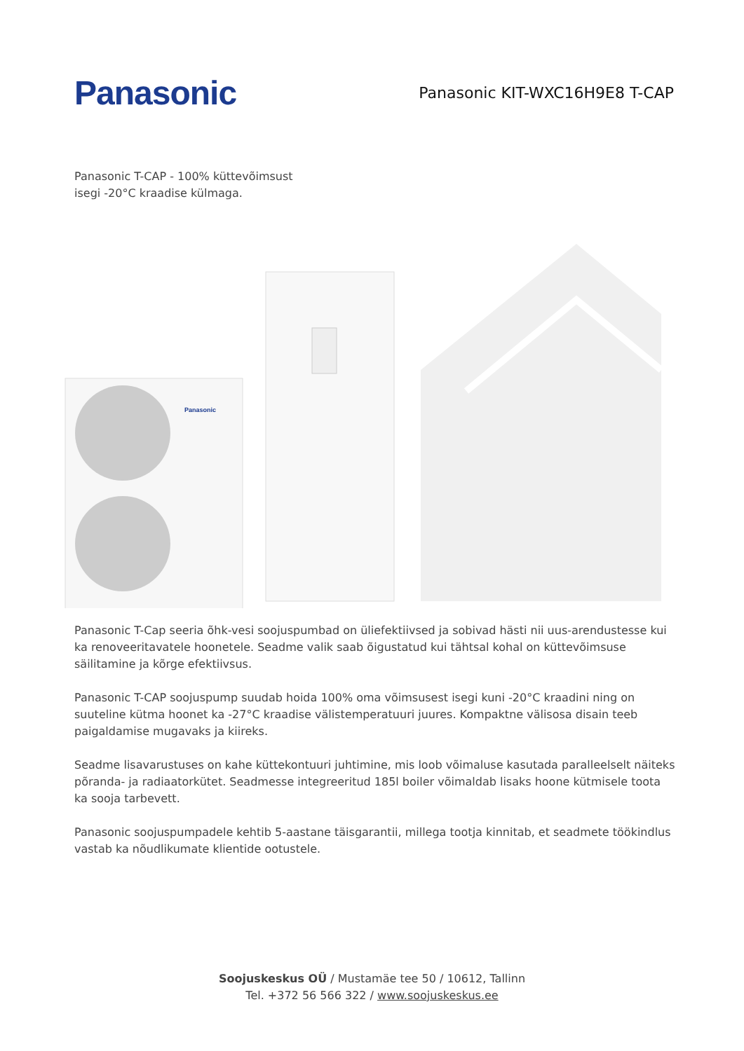Panasonic
Panasonic KIT-WXC16H9E8 T-CAP
Panasonic T-CAP - 100% küttevõimsust
isegi -20°C kraadise külmaga.
Panasonic
Panasonic T-Cap seeria õhk-vesi soojuspumbad on üliefektiivsed ja sobivad hästi nii uus-arendustesse kui ka renoveeritavatele hoonetele. Seadme valik saab õigustatud kui tähtsal kohal on küttevõimsuse säilitamine ja kõrge efektiivsus.
Panasonic T-CAP soojuspump suudab hoida 100% oma võimsusest isegi kuni -20°C kraadini ning on suuteline kütma hoonet ka -27°C kraadise välistemperatuuri juures. Kompaktne välisosa disain teeb paigaldamise mugavaks ja kiireks.
Seadme lisavarustuses on kahe küttekontuuri juhtimine, mis loob võimaluse kasutada paralleelselt näiteks põranda- ja radiaatorkütet. Seadmesse integreeritud 185l boiler võimaldab lisaks hoone kütmisele toota ka sooja tarbevett.
Panasonic soojuspumpadele kehtib 5-aastane täisgarantii, millega tootja kinnitab, et seadmete töökindlus vastab ka nõudlikumate klientide ootustele.
Soojuskeskus OÜ / Mustamäe tee 50 / 10612, Tallinn
Tel. +372 56 566 322 / www.soojuskeskus.ee